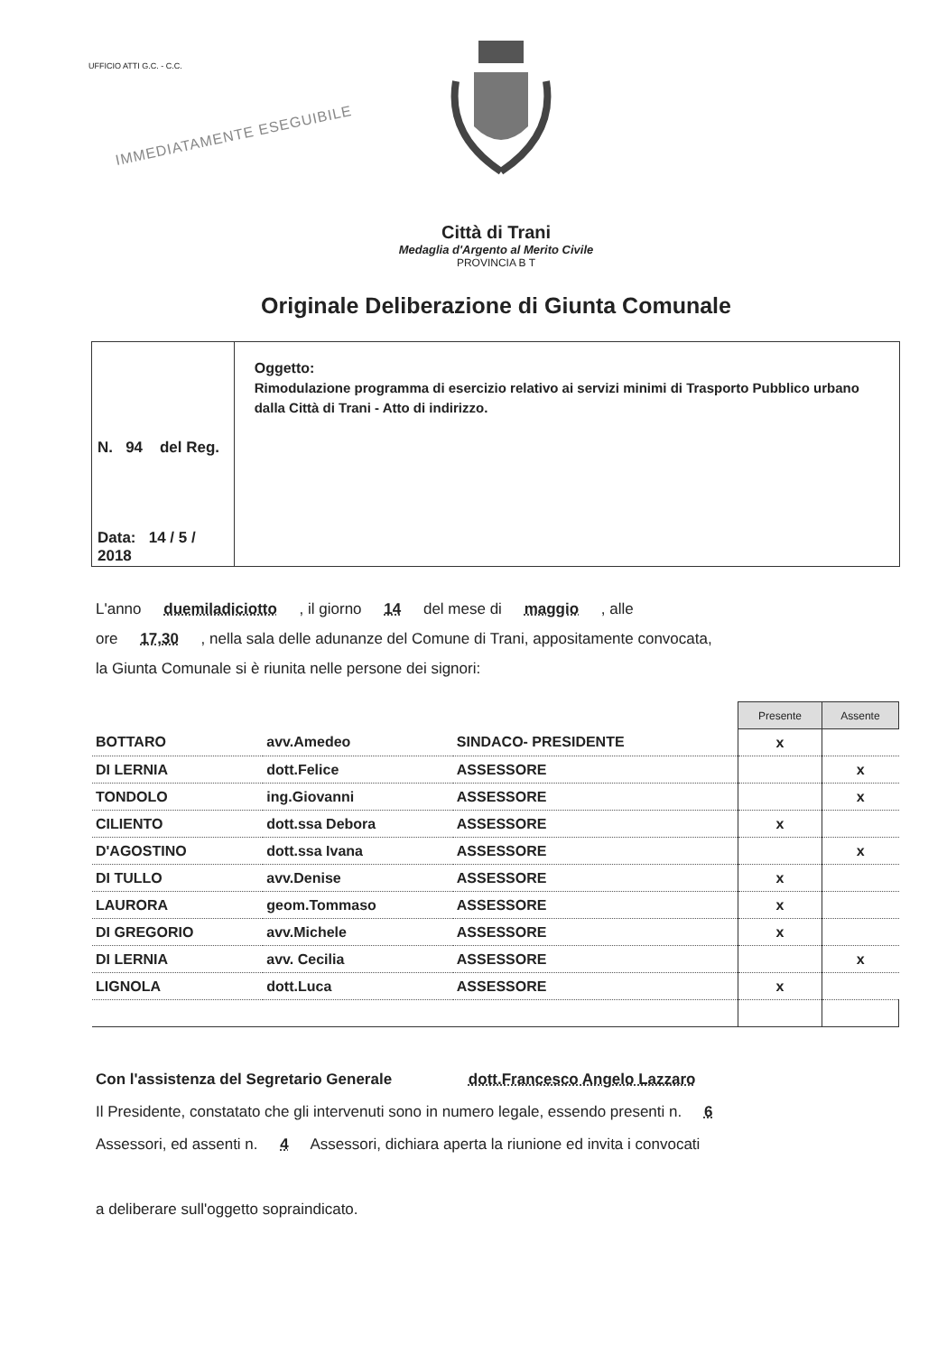UFFICIO ATTI G.C. - C.C.
IMMEDIATAMENTE ESEGUIBILE
Città di Trani
Medaglia d'Argento al Merito Civile
PROVINCIA B T
Originale Deliberazione di Giunta Comunale
N. 94 del Reg.
Data: 14 / 5 / 2018
Oggetto:
Rimodulazione programma di esercizio relativo ai servizi minimi di Trasporto Pubblico urbano dalla Città di Trani - Atto di indirizzo.
L'anno duemiladiciotto , il giorno 14 del mese di maggio , alle
ore 17,30 , nella sala delle adunanze del Comune di Trani, appositamente convocata,
la Giunta Comunale si è riunita nelle persone dei signori:
| | | | Presente | Assente |
| BOTTARO | avv.Amedeo | SINDACO- PRESIDENTE | x | |
| DI LERNIA | dott.Felice | ASSESSORE | | x |
| TONDOLO | ing.Giovanni | ASSESSORE | | x |
| CILIENTO | dott.ssa Debora | ASSESSORE | x | |
| D'AGOSTINO | dott.ssa Ivana | ASSESSORE | | x |
| DI TULLO | avv.Denise | ASSESSORE | x | |
| LAURORA | geom.Tommaso | ASSESSORE | x | |
| DI GREGORIO | avv.Michele | ASSESSORE | x | |
| DI LERNIA | avv. Cecilia | ASSESSORE | | x |
| LIGNOLA | dott.Luca | ASSESSORE | x | |
Con l'assistenza del Segretario Generale dott.Francesco Angelo Lazzaro
Il Presidente, constatato che gli intervenuti sono in numero legale, essendo presenti n. 6
Assessori, ed assenti n. 4 Assessori, dichiara aperta la riunione ed invita i convocati
a deliberare sull'oggetto sopraindicato.